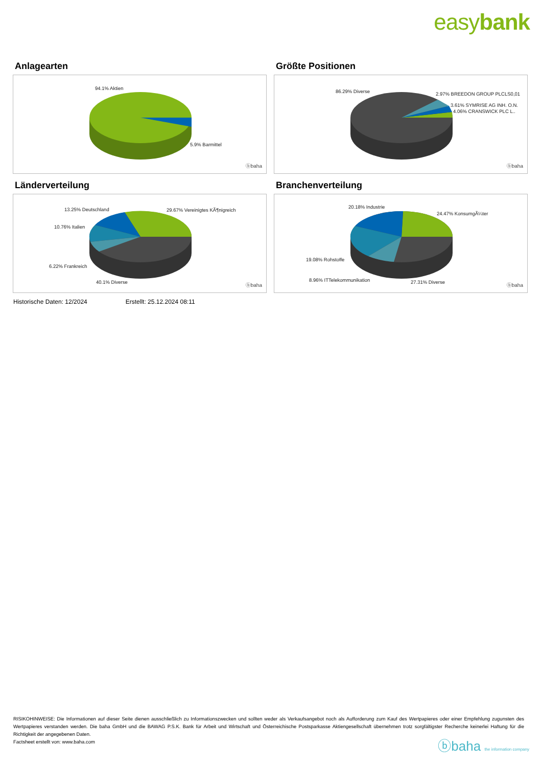easybank
Anlagearten
94.1% Aktien
5.9% Barmittel
ⓑbaha
Größte Positionen
86.29% Diverse 2.97% BREEDON GROUP PLCLS0,01
3.61% SYMRISE AG INH. O.N.
4.06% CRANSWICK PLC L..
ⓑbaha
Länderverteilung
13.25% Deutschland 29.67% Vereinigtes KÃ¶nigreich
10.76% Italien
6.22% Frankreich
40.1% Diverse
ⓑbaha
Branchenverteilung
20.18% Industrie
24.47% KonsumgÃ¼ter
19.08% Rohstoffe
8.96% ITTelekommunikation 27.31% Diverse
ⓑbaha
Historische Daten: 12/2024 Erstellt: 25.12.2024 08:11
RISIKOHINWEISE: Die Informationen auf dieser Seite dienen ausschließlich zu Informationszwecken und sollten weder als Verkaufsangebot noch als Aufforderung zum Kauf des Wertpapieres oder einer Empfehlung zugunsten des Wertpapieres verstanden werden. Die baha GmbH und die BAWAG P.S.K. Bank für Arbeit und Wirtschaft und Österreichische Postsparkasse Aktiengesellschaft übernehmen trotz sorgfältigster Recherche keinerlei Haftung für die Richtigkeit der angegebenen Daten.
Factsheet erstellt von: www.baha.com
ⓑbaha the information company